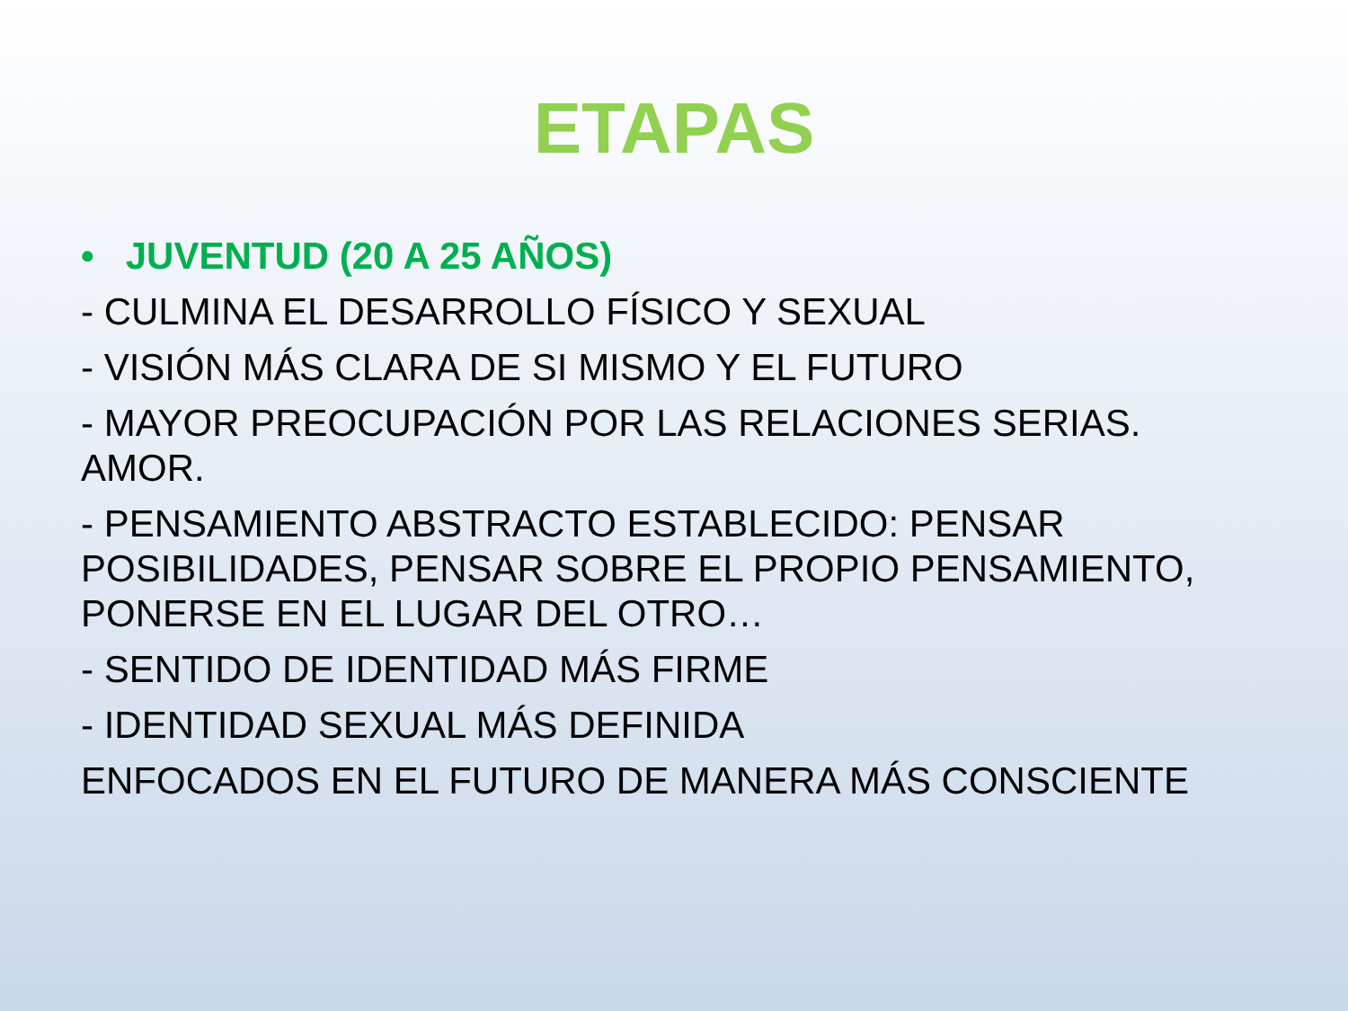ETAPAS
• JUVENTUD (20 A 25 AÑOS)
- CULMINA EL DESARROLLO FÍSICO Y SEXUAL
- VISIÓN MÁS CLARA DE SI MISMO Y EL FUTURO
- MAYOR PREOCUPACIÓN POR LAS RELACIONES SERIAS. AMOR.
- PENSAMIENTO ABSTRACTO ESTABLECIDO: PENSAR POSIBILIDADES, PENSAR SOBRE EL PROPIO PENSAMIENTO, PONERSE EN EL LUGAR DEL OTRO…
- SENTIDO DE IDENTIDAD MÁS FIRME
- IDENTIDAD SEXUAL MÁS DEFINIDA
ENFOCADOS EN EL FUTURO DE MANERA MÁS CONSCIENTE